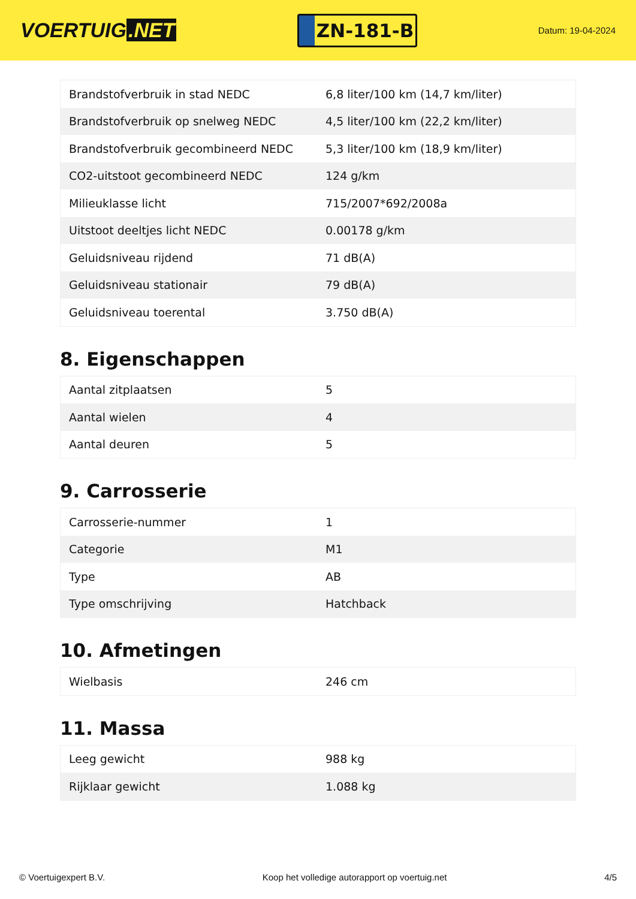VOERTUIG.NET
ZN-181-B
Datum: 19-04-2024
| Brandstofverbruik in stad NEDC | 6,8 liter/100 km (14,7 km/liter) |
| Brandstofverbruik op snelweg NEDC | 4,5 liter/100 km (22,2 km/liter) |
| Brandstofverbruik gecombineerd NEDC | 5,3 liter/100 km (18,9 km/liter) |
| CO2-uitstoot gecombineerd NEDC | 124 g/km |
| Milieuklasse licht | 715/2007*692/2008a |
| Uitstoot deeltjes licht NEDC | 0.00178 g/km |
| Geluidsniveau rijdend | 71 dB(A) |
| Geluidsniveau stationair | 79 dB(A) |
| Geluidsniveau toerental | 3.750 dB(A) |
8. Eigenschappen
| Aantal zitplaatsen | 5 |
| Aantal wielen | 4 |
| Aantal deuren | 5 |
9. Carrosserie
| Carrosserie-nummer | 1 |
| Categorie | M1 |
| Type | AB |
| Type omschrijving | Hatchback |
10. Afmetingen
| Wielbasis | 246 cm |
11. Massa
| Leeg gewicht | 988 kg |
| Rijklaar gewicht | 1.088 kg |
© Voertuigexpert B.V. Koop het volledige autorapport op voertuig.net 4/5